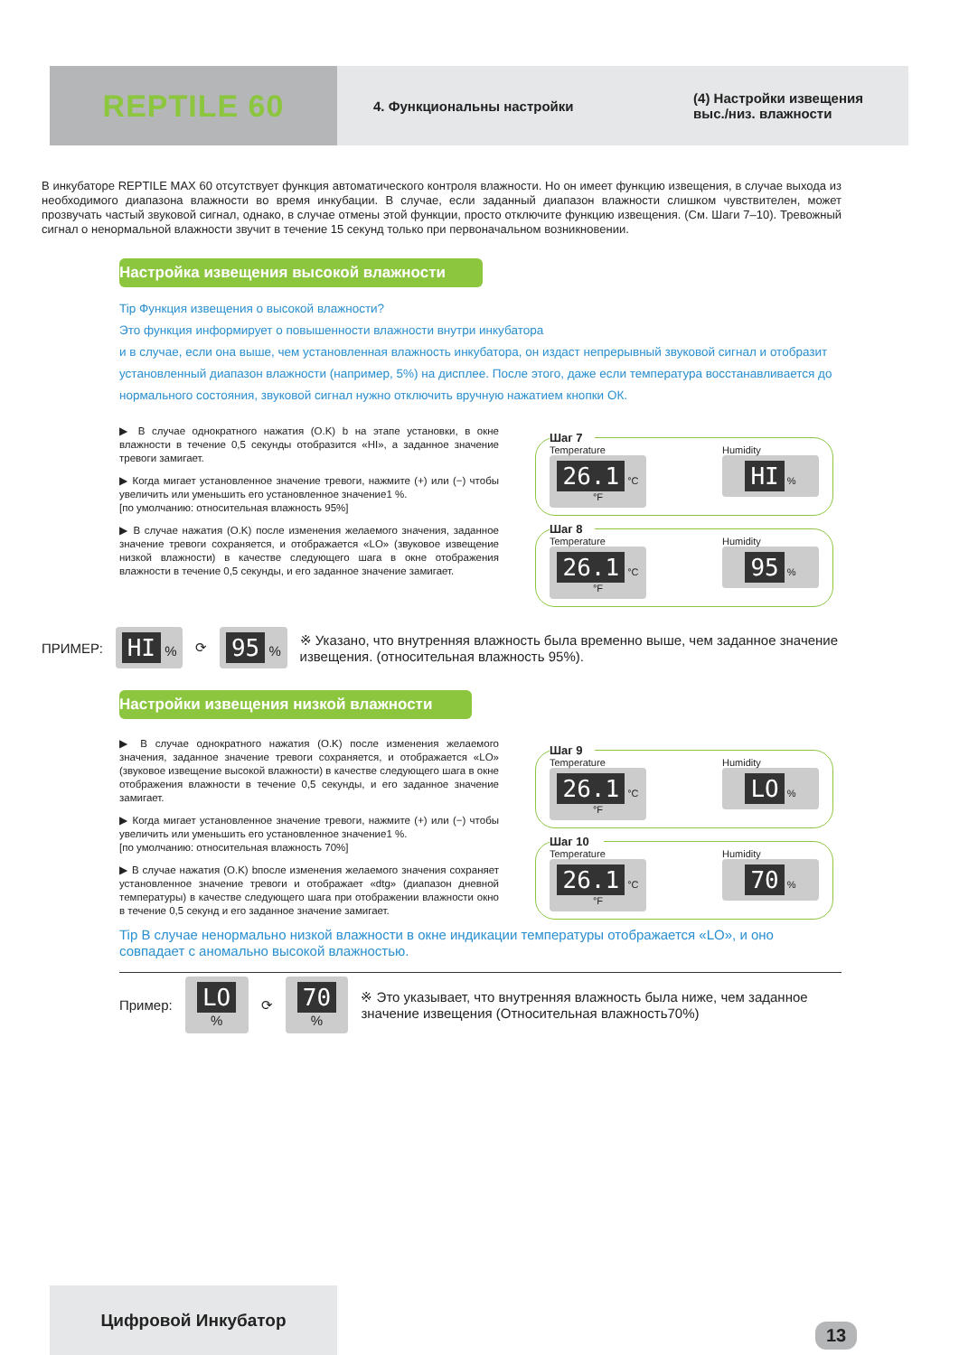REPTILE 60
4. Функциональны настройки (4) Настройки извещения
выс./низ. влажности
В инкубаторе REPTILE MAX 60 отсутствует функция автоматического контроля влажности. Но он имеет функцию извещения, в случае выхода из необходимого диапазона влажности во время инкубации. В случае, если заданный диапазон влажности слишком чувствителен, может прозвучать частый звуковой сигнал, однако, в случае отмены этой функции, просто отключите функцию извещения. (См. Шаги 7–10). Тревожный сигнал о ненормальной влажности звучит в течение 15 секунд только при первоначальном возникновении.
Настройка извещения высокой влажности
Tip Функция извещения о высокой влажности?
Это функция информирует о повышенности влажности внутри инкубатора
и в случае, если она выше, чем установленная влажность инкубатора, он издаст непрерывный звуковой сигнал и отобразит установленный диапазон влажности (например, 5%) на дисплее. После этого, даже если температура восстанавливается до нормального состояния, звуковой сигнал нужно отключить вручную нажатием кнопки ОК.
▶ В случае однократного нажатия (O.K) b на этапе установки, в окне влажности в течение 0,5 секунды отобразится «HI», а заданное значение тревоги замигает.
▶ Когда мигает установленное значение тревоги, нажмите (+) или (−) чтобы увеличить или уменьшить его установленное значение1 %.
[по умолчанию: относительная влажность 95%]
▶ В случае нажатия (O.K) после изменения желаемого значения, заданное значение тревоги сохраняется, и отображается «LO» (звуковое извещение низкой влажности) в качестве следующего шага в окне отображения влажности в течение 0,5 секунды, и его заданное значение замигает.
Шаг 7
Temperature
26.1 °C °F
Humidity
HI %
Шаг 8
Temperature
26.1 °C °F
Humidity
95 %
ПРИМЕР:
HI %
⟳
95 %
※ Указано, что внутренняя влажность была временно выше, чем заданное значение извещения. (относительная влажность 95%).
Настройки извещения низкой влажности
▶ В случае однократного нажатия (O.K) после изменения желаемого значения, заданное значение тревоги сохраняется, и отображается «LO» (звуковое извещение высокой влажности) в качестве следующего шага в окне отображения влажности в течение 0,5 секунды, и его заданное значение замигает.
▶ Когда мигает установленное значение тревоги, нажмите (+) или (−) чтобы увеличить или уменьшить его установленное значение1 %.
[по умолчанию: относительная влажность 70%]
▶ В случае нажатия (O.K) bпосле изменения желаемого значения сохраняет установленное значение тревоги и отображает «dtg» (диапазон дневной температуры) в качестве следующего шага при отображении влажности окно в течение 0,5 секунд и его заданное значение замигает.
Шаг 9
Temperature
26.1 °C °F
Humidity
LO %
Шаг 10
Temperature
26.1 °C °F
Humidity
70 %
Tip В случае ненормально низкой влажности в окне индикации температуры отображается «LO», и оно совпадает с аномально высокой влажностью.
Пример:
LO %
⟳
70 %
※ Это указывает, что внутренняя влажность была ниже, чем заданное значение извещения (Относительная влажность70%)
Цифровой Инкубатор
13